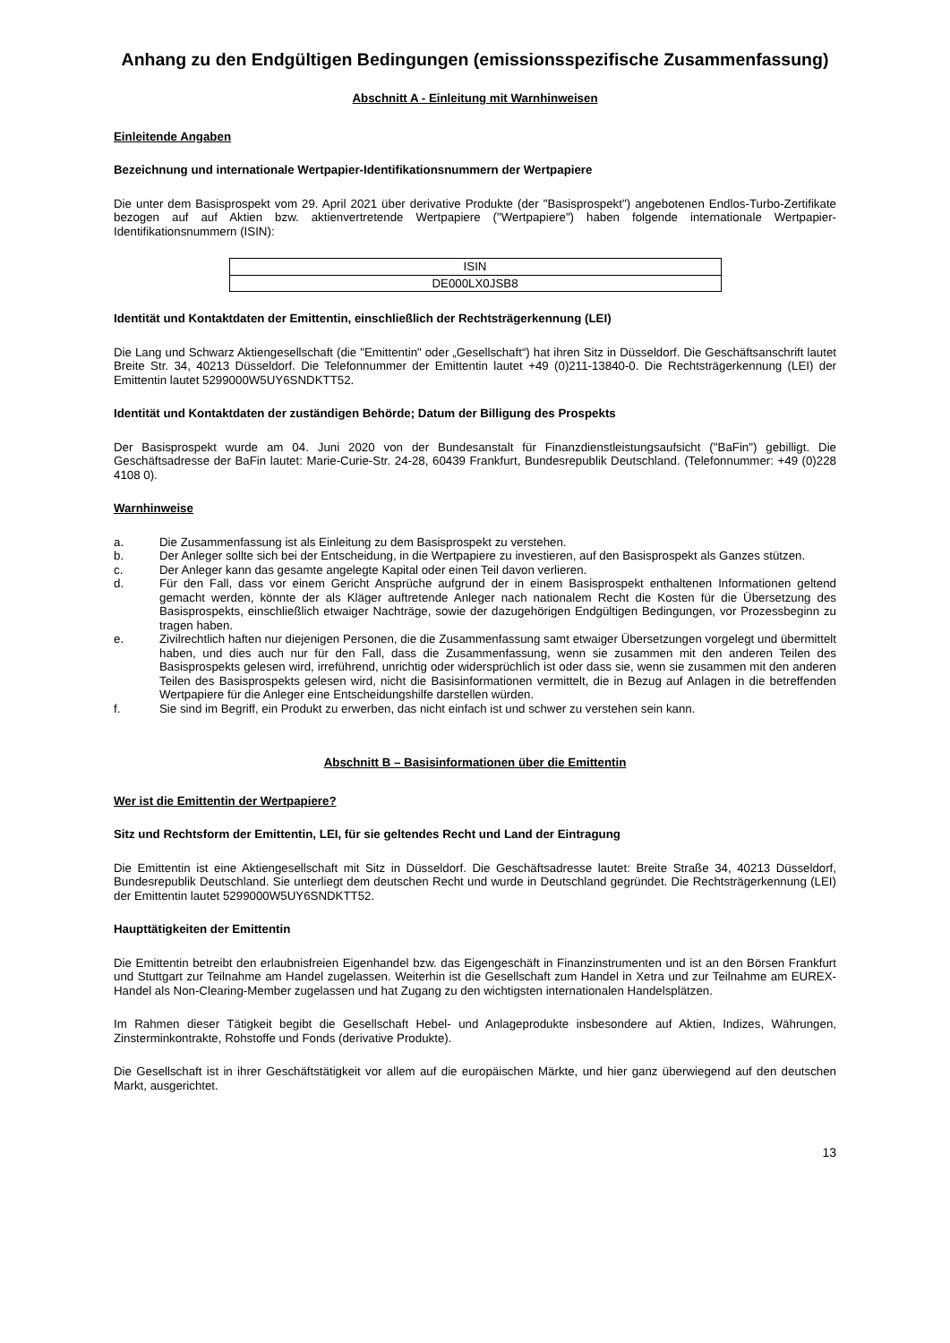Anhang zu den Endgültigen Bedingungen (emissionsspezifische Zusammenfassung)
Abschnitt A - Einleitung mit Warnhinweisen
Einleitende Angaben
Bezeichnung und internationale Wertpapier-Identifikationsnummern der Wertpapiere
Die unter dem Basisprospekt vom 29. April 2021 über derivative Produkte (der "Basisprospekt") angebotenen Endlos-Turbo-Zertifikate bezogen auf auf Aktien bzw. aktienvertretende Wertpapiere ("Wertpapiere") haben folgende internationale Wertpapier-Identifikationsnummern (ISIN):
| ISIN |
| --- |
| DE000LX0JSB8 |
Identität und Kontaktdaten der Emittentin, einschließlich der Rechtsträgerkennung (LEI)
Die Lang und Schwarz Aktiengesellschaft (die "Emittentin" oder „Gesellschaft“) hat ihren Sitz in Düsseldorf. Die Geschäftsanschrift lautet Breite Str. 34, 40213 Düsseldorf. Die Telefonnummer der Emittentin lautet +49 (0)211-13840-0. Die Rechtsträgerkennung (LEI) der Emittentin lautet 5299000W5UY6SNDKTT52.
Identität und Kontaktdaten der zuständigen Behörde; Datum der Billigung des Prospekts
Der Basisprospekt wurde am 04. Juni 2020 von der Bundesanstalt für Finanzdienstleistungsaufsicht ("BaFin") gebilligt. Die Geschäftsadresse der BaFin lautet: Marie-Curie-Str. 24-28, 60439 Frankfurt, Bundesrepublik Deutschland. (Telefonnummer: +49 (0)228 4108 0).
Warnhinweise
a. Die Zusammenfassung ist als Einleitung zu dem Basisprospekt zu verstehen.
b. Der Anleger sollte sich bei der Entscheidung, in die Wertpapiere zu investieren, auf den Basisprospekt als Ganzes stützen.
c. Der Anleger kann das gesamte angelegte Kapital oder einen Teil davon verlieren.
d. Für den Fall, dass vor einem Gericht Ansprüche aufgrund der in einem Basisprospekt enthaltenen Informationen geltend gemacht werden, könnte der als Kläger auftretende Anleger nach nationalem Recht die Kosten für die Übersetzung des Basisprospekts, einschließlich etwaiger Nachträge, sowie der dazugehörigen Endgültigen Bedingungen, vor Prozessbeginn zu tragen haben.
e. Zivilrechtlich haften nur diejenigen Personen, die die Zusammenfassung samt etwaiger Übersetzungen vorgelegt und übermittelt haben, und dies auch nur für den Fall, dass die Zusammenfassung, wenn sie zusammen mit den anderen Teilen des Basisprospekts gelesen wird, irreführend, unrichtig oder widersprüchlich ist oder dass sie, wenn sie zusammen mit den anderen Teilen des Basisprospekts gelesen wird, nicht die Basisinformationen vermittelt, die in Bezug auf Anlagen in die betreffenden Wertpapiere für die Anleger eine Entscheidungshilfe darstellen würden.
f. Sie sind im Begriff, ein Produkt zu erwerben, das nicht einfach ist und schwer zu verstehen sein kann.
Abschnitt B – Basisinformationen über die Emittentin
Wer ist die Emittentin der Wertpapiere?
Sitz und Rechtsform der Emittentin, LEI, für sie geltendes Recht und Land der Eintragung
Die Emittentin ist eine Aktiengesellschaft mit Sitz in Düsseldorf. Die Geschäftsadresse lautet: Breite Straße 34, 40213 Düsseldorf, Bundesrepublik Deutschland. Sie unterliegt dem deutschen Recht und wurde in Deutschland gegründet. Die Rechtsträgerkennung (LEI) der Emittentin lautet 5299000W5UY6SNDKTT52.
Haupttätigkeiten der Emittentin
Die Emittentin betreibt den erlaubnisfreien Eigenhandel bzw. das Eigengeschäft in Finanzinstrumenten und ist an den Börsen Frankfurt und Stuttgart zur Teilnahme am Handel zugelassen. Weiterhin ist die Gesellschaft zum Handel in Xetra und zur Teilnahme am EUREX-Handel als Non-Clearing-Member zugelassen und hat Zugang zu den wichtigsten internationalen Handelsplätzen.
Im Rahmen dieser Tätigkeit begibt die Gesellschaft Hebel- und Anlageprodukte insbesondere auf Aktien, Indizes, Währungen, Zinsterminkontrakte, Rohstoffe und Fonds (derivative Produkte).
Die Gesellschaft ist in ihrer Geschäftstätigkeit vor allem auf die europäischen Märkte, und hier ganz überwiegend auf den deutschen Markt, ausgerichtet.
13